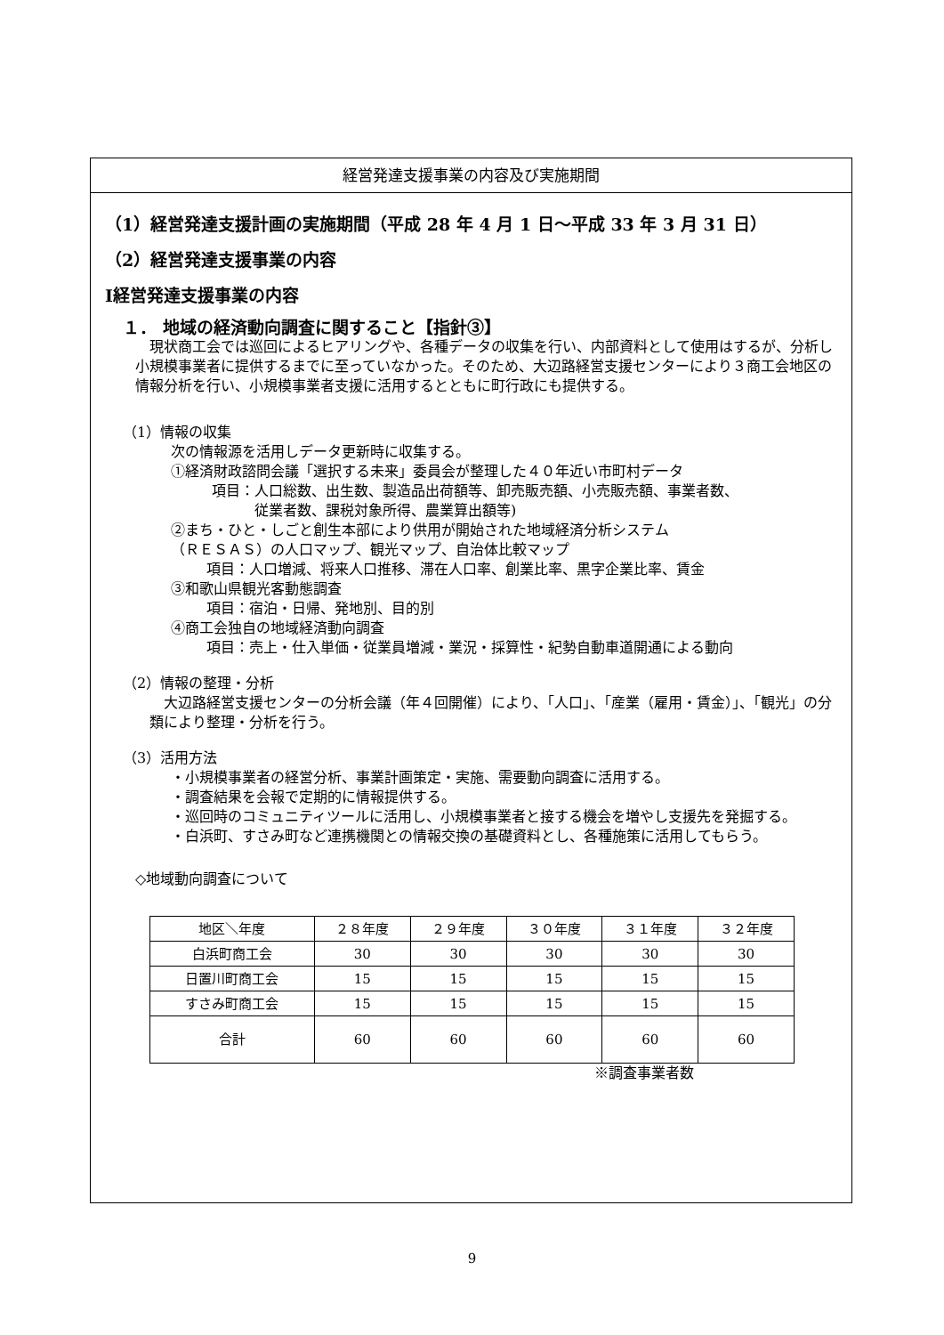経営発達支援事業の内容及び実施期間
（1）経営発達支援計画の実施期間（平成 28 年 4 月 1 日～平成 33 年 3 月 31 日）
（2）経営発達支援事業の内容
Ⅰ経営発達支援事業の内容
１． 地域の経済動向調査に関すること【指針③】
　現状商工会では巡回によるヒアリングや、各種データの収集を行い、内部資料として使用はするが、分析し小規模事業者に提供するまでに至っていなかった。そのため、大辺路経営支援センターにより３商工会地区の情報分析を行い、小規模事業者支援に活用するとともに町行政にも提供する。
（1）情報の収集
次の情報源を活用しデータ更新時に収集する。
①経済財政諮問会議「選択する未来」委員会が整理した４０年近い市町村データ
項目：人口総数、出生数、製造品出荷額等、卸売販売額、小売販売額、事業者数、
　　　従業者数、課税対象所得、農業算出額等)
②まち・ひと・しごと創生本部により供用が開始された地域経済分析システム
（ＲＥＳＡＳ）の人口マップ、観光マップ、自治体比較マップ
項目：人口増減、将来人口推移、滞在人口率、創業比率、黒字企業比率、賃金
③和歌山県観光客動態調査
項目：宿泊・日帰、発地別、目的別
④商工会独自の地域経済動向調査
項目：売上・仕入単価・従業員増減・業況・採算性・紀勢自動車道開通による動向
（2）情報の整理・分析
　大辺路経営支援センターの分析会議（年４回開催）により、「人口」、「産業（雇用・賃金）」、「観光」の分類により整理・分析を行う。
（3）活用方法
・小規模事業者の経営分析、事業計画策定・実施、需要動向調査に活用する。
・調査結果を会報で定期的に情報提供する。
・巡回時のコミュニティツールに活用し、小規模事業者と接する機会を増やし支援先を発掘する。
・白浜町、すさみ町など連携機関との情報交換の基礎資料とし、各種施策に活用してもらう。
◇地域動向調査について
| 地区＼年度 | ２８年度 | ２９年度 | ３０年度 | ３１年度 | ３２年度 |
| 白浜町商工会 | 30 | 30 | 30 | 30 | 30 |
| 日置川町商工会 | 15 | 15 | 15 | 15 | 15 |
| すさみ町商工会 | 15 | 15 | 15 | 15 | 15 |
| 合計 | 60 | 60 | 60 | 60 | 60 |
※調査事業者数
9